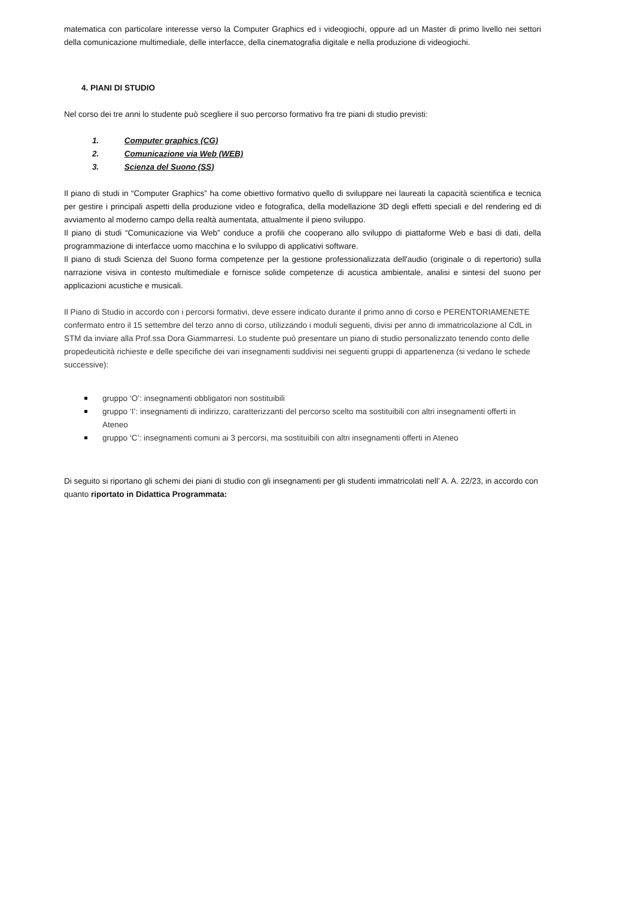matematica con particolare interesse verso la Computer Graphics ed i videogiochi, oppure ad un Master di primo livello nei settori della comunicazione multimediale, delle interfacce, della cinematografia digitale e nella produzione di videogiochi.
4. PIANI DI STUDIO
Nel corso dei tre anni lo studente può scegliere il suo percorso formativo fra tre piani di studio previsti:
1. Computer graphics (CG)
2. Comunicazione via Web (WEB)
3. Scienza del Suono (SS)
Il piano di studi in “Computer Graphics” ha come obiettivo formativo quello di sviluppare nei laureati la capacità scientifica e tecnica per gestire i principali aspetti della produzione video e fotografica, della modellazione 3D degli effetti speciali e del rendering ed di avviamento al moderno campo della realtà aumentata, attualmente il pieno sviluppo.
Il piano di studi “Comunicazione via Web” conduce a profili che cooperano allo sviluppo di piattaforme Web e basi di dati, della programmazione di interfacce uomo macchina e lo sviluppo di applicativi software.
Il piano di studi Scienza del Suono forma competenze per la gestione professionalizzata dell'audio (originale o di repertorio) sulla narrazione visiva in contesto multimediale e fornisce solide competenze di acustica ambientale, analisi e sintesi del suono per applicazioni acustiche e musicali.
Il Piano di Studio in accordo con i percorsi formativi, deve essere indicato durante il primo anno di corso e PERENTORIAMENETE confermato entro il 15 settembre del terzo anno di corso, utilizzando i moduli seguenti, divisi per anno di immatricolazione al CdL in STM da inviare alla Prof.ssa Dora Giammarresi. Lo studente può presentare un piano di studio personalizzato tenendo conto delle propedeuticità richieste e delle specifiche dei vari insegnamenti suddivisi nei seguenti gruppi di appartenenza (si vedano le schede successive):
gruppo ‘O’: insegnamenti obbligatori non sostituibili
gruppo ‘I’: insegnamenti di indirizzo, caratterizzanti del percorso scelto ma sostituibili con altri insegnamenti offerti in Ateneo
gruppo ‘C’: insegnamenti comuni ai 3 percorsi, ma sostituibili con altri insegnamenti offerti in Ateneo
Di seguito si riportano gli schemi dei piani di studio con gli insegnamenti per gli studenti immatricolati nell’ A. A. 22/23, in accordo con quanto riportato in Didattica Programmata: